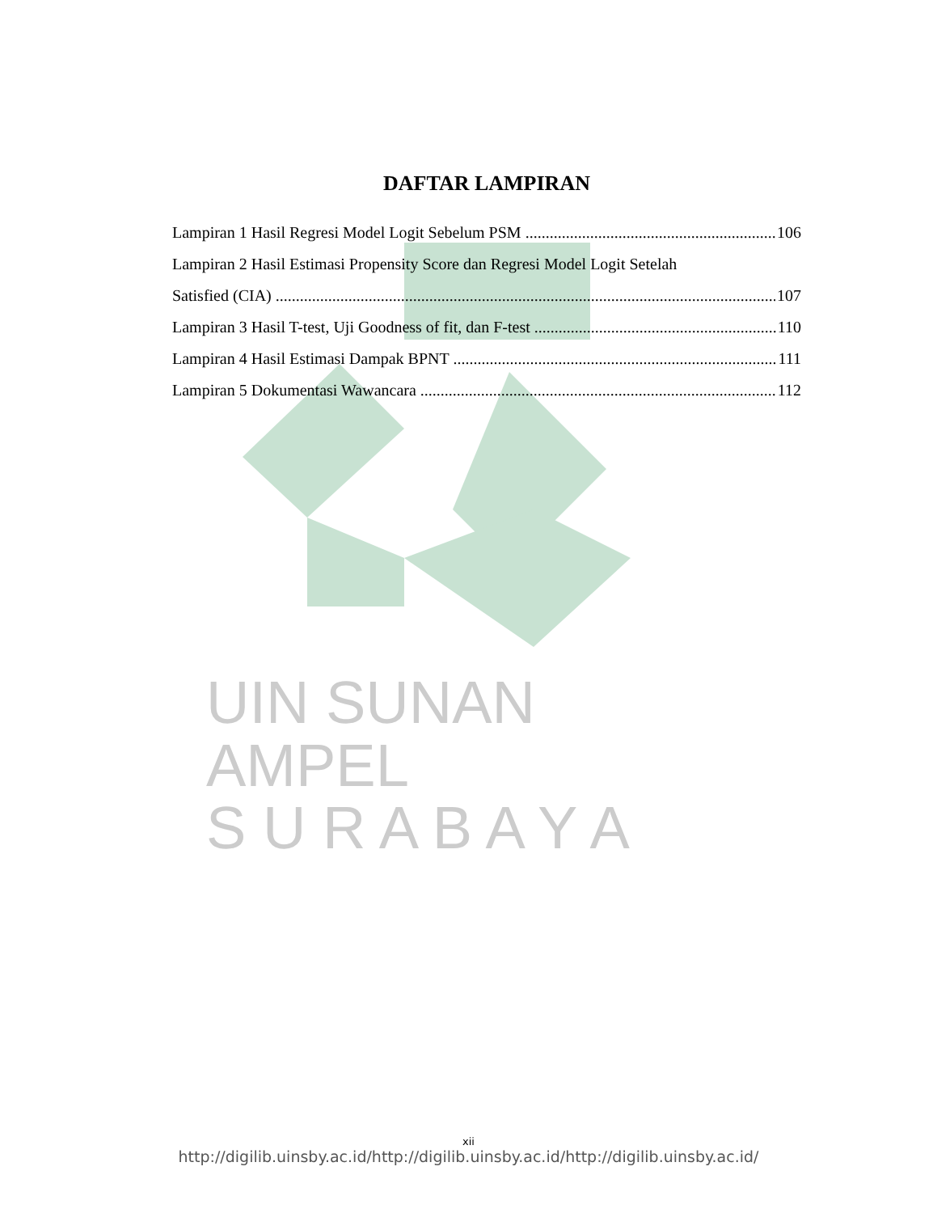UIN SUNAN AMPEL
S U R A B A Y A
DAFTAR LAMPIRAN
Lampiran 1 Hasil Regresi Model Logit Sebelum PSM 106
Lampiran 2 Hasil Estimasi Propensity Score dan Regresi Model Logit Setelah
Satisfied (CIA) 107
Lampiran 3 Hasil T-test, Uji Goodness of fit, dan F-test 110
Lampiran 4 Hasil Estimasi Dampak BPNT 111
Lampiran 5 Dokumentasi Wawancara 112
xii
http://digilib.uinsby.ac.id/http://digilib.uinsby.ac.id/http://digilib.uinsby.ac.id/